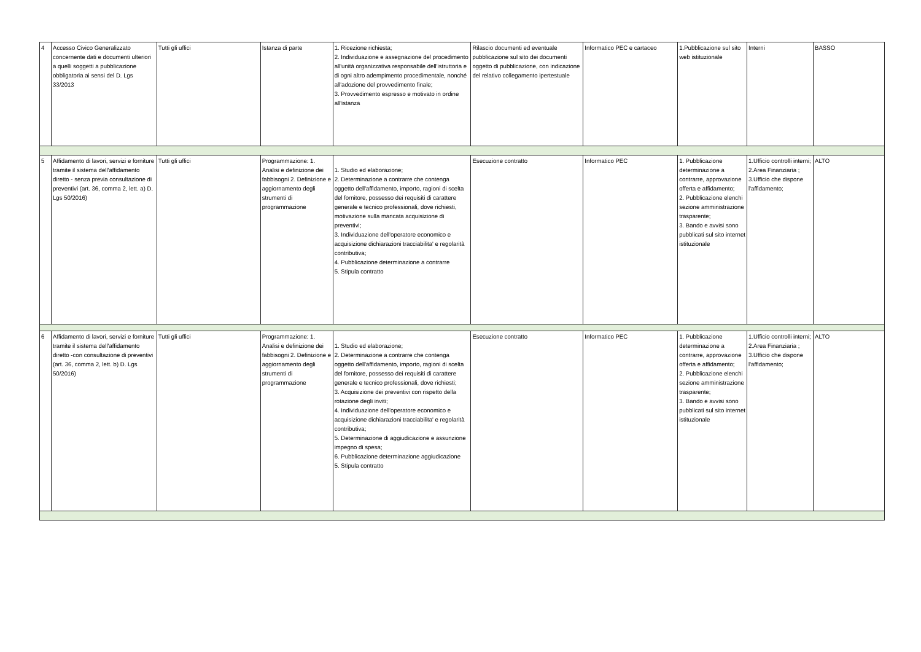| 4 | Accesso Civico Generalizzato concernente dati e documenti ulteriori a quelli soggetti a pubblicazione obbligatoria ai sensi del D. Lgs 33/2013 | Tutti gli uffici | Istanza di parte | 1. Ricezione richiesta; 2. Individuazione e assegnazione del procedimento all'unità organizzativa responsabile dell'istruttoria e di ogni altro adempimento procedimentale, nonché all'adozione del provvedimento finale; 3. Provvedimento espresso e motivato in ordine all'istanza | Rilascio documenti ed eventuale pubblicazione sul sito dei documenti oggetto di pubblicazione, con indicazione del relativo collegamento ipertestuale | Informatico PEC e cartaceo | 1.Pubblicazione sul sito web istituzionale | Interni | BASSO |
| 5 | Affidamento di lavori, servizi e forniture tramite il sistema dell'affidamento diretto - senza previa consultazione di preventivi (art. 36, comma 2, lett. a) D. Lgs 50/2016) | Tutti gli uffici | Programmazione: 1. Analisi e definizione dei fabbisogni 2. Definizione e aggiornamento degli strumenti di programmazione | 1. Studio ed elaborazione; 2. Determinazione a contrarre che contenga oggetto dell'affidamento, importo, ragioni di scelta del fornitore, possesso dei requisiti di carattere generale e tecnico professionali, dove richiesti, motivazione sulla mancata acquisizione di preventivi; 3. Individuazione dell'operatore economico e acquisizione dichiarazioni tracciabilita' e regolarità contributiva; 4. Pubblicazione determinazione a contrarre 5. Stipula contratto | Esecuzione contratto | Informatico PEC | 1. Pubblicazione determinazione a contrarre, approvazione offerta e affidamento; 2. Pubblicazione elenchi sezione amministrazione trasparente; 3. Bando e avvisi sono pubblicati sul sito internet istituzionale | 1.Ufficio controlli interni; 2.Area Finanziaria ; 3.Ufficio che dispone l'affidamento; | ALTO |
| 6 | Affidamento di lavori, servizi e forniture tramite il sistema dell'affidamento diretto -con consultazione di preventivi (art. 36, comma 2, lett. b) D. Lgs 50/2016) | Tutti gli uffici | Programmazione: 1. Analisi e definizione dei fabbisogni 2. Definizione e aggiornamento degli strumenti di programmazione | 1. Studio ed elaborazione; 2. Determinazione a contrarre che contenga oggetto dell'affidamento, importo, ragioni di scelta del fornitore, possesso dei requisiti di carattere generale e tecnico professionali, dove richiesti; 3. Acquisizione dei preventivi con rispetto della rotazione degli inviti; 4. Individuazione dell'operatore economico e acquisizione dichiarazioni tracciabilita' e regolarità contributiva; 5. Determinazione di aggiudicazione e assunzione impegno di spesa; 6. Pubblicazione determinazione aggiudicazione 5. Stipula contratto | Esecuzione contratto | Informatico PEC | 1. Pubblicazione determinazione a contrarre, approvazione offerta e affidamento; 2. Pubblicazione elenchi sezione amministrazione trasparente; 3. Bando e avvisi sono pubblicati sul sito internet istituzionale | 1.Ufficio controlli interni; 2.Area Finanziaria ; 3.Ufficio che dispone l'affidamento; | ALTO |